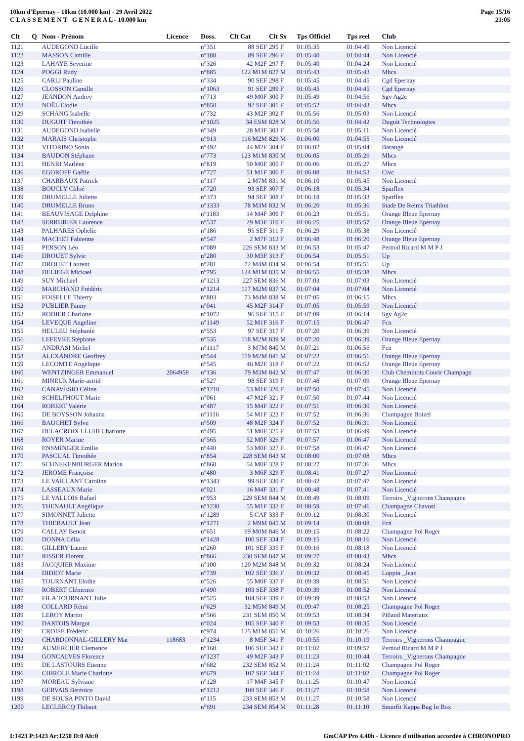10km d'Epernay - 10km (10.000 km) - 29 Avril 2022
C L A S S E M E N T G E N E R A L - 10.000 km
Page 15/16
21:05
| Clt | Q | Nom - Prénom | Licence | Doss. | Clt Cat | Clt Sx | Tps Officiel | Tps reel | Club |
| --- | --- | --- | --- | --- | --- | --- | --- | --- | --- |
| 1121 | | AUDEGOND Lucille | | n°351 | 88 SEF | 295 F | 01:05:35 | 01:04:49 | Non Licencié |
| 1122 | | MASSON Camille | | n°188 | 89 SEF | 296 F | 01:05:40 | 01:04:44 | Non Licencié |
| 1123 | | LAHAYE Severine | | n°326 | 42 M2F | 297 F | 01:05:40 | 01:04:24 | Non Licencié |
| 1124 | | POGGI Rudy | | n°885 | 122 M1M | 827 M | 01:05:43 | 01:05:43 | Mhcs |
| 1125 | | CARLI Pauline | | n°334 | 90 SEF | 298 F | 01:05:45 | 01:04:45 | Cgd Epernay |
| 1126 | | CLOSSON Camille | | n°1063 | 91 SEF | 299 F | 01:05:45 | 01:04:45 | Cgd Epernay |
| 1127 | | JEANDON Audrey | | n°713 | 49 M0F | 300 F | 01:05:49 | 01:04:56 | Sgv Ag2c |
| 1128 | | NOËL Elodie | | n°850 | 92 SEF | 301 F | 01:05:52 | 01:04:43 | Mhcs |
| 1129 | | SCHANG Isabelle | | n°732 | 43 M2F | 302 F | 01:05:56 | 01:05:03 | Non Licencié |
| 1130 | | DUGUIT Timothée | | n°1025 | 34 ESM | 828 M | 01:05:56 | 01:04:42 | Duguit Technologies |
| 1131 | | AUDEGOND Isabelle | | n°349 | 28 M3F | 303 F | 01:05:58 | 01:05:11 | Non Licencié |
| 1132 | | MARAIS Christophe | | n°913 | 116 M2M | 829 M | 01:06:00 | 01:04:55 | Non Licencié |
| 1133 | | VITORINO Sonia | | n°492 | 44 M2F | 304 F | 01:06:02 | 01:05:04 | Barangé |
| 1134 | | BAUDON Stéphane | | n°773 | 123 M1M | 830 M | 01:06:05 | 01:05:26 | Mhcs |
| 1135 | | HENRI Marlène | | n°819 | 50 M0F | 305 F | 01:06:06 | 01:05:27 | Mhcs |
| 1136 | | EGOROFF Gaëlle | | n°727 | 51 M1F | 306 F | 01:06:08 | 01:04:53 | Civc |
| 1137 | | CHARBAUX Patrick | | n°117 | 2 M7M | 831 M | 01:06:10 | 01:05:45 | Non Licencié |
| 1138 | | BOUCLY Chloé | | n°720 | 93 SEF | 307 F | 01:06:18 | 01:05:34 | Sparflex |
| 1139 | | DRUMELLE Juliette | | n°373 | 94 SEF | 308 F | 01:06:18 | 01:05:33 | Sparflex |
| 1140 | | DRUMELLE Bruno | | n°1333 | 78 M3M | 832 M | 01:06:20 | 01:05:36 | Stade De Reims Triathlon |
| 1141 | | BEAUVISAGE Delphine | | n°1183 | 14 M4F | 309 F | 01:06:23 | 01:05:51 | Orange Bleue Epernay |
| 1142 | | SERRURIER Laurence | | n°537 | 29 M3F | 310 F | 01:06:25 | 01:05:57 | Orange Bleue Epernay |
| 1143 | | PALHARES Ophelie | | n°186 | 95 SEF | 311 F | 01:06:29 | 01:05:38 | Non Licencié |
| 1144 | | MACHET Fabienne | | n°547 | 2 M7F | 312 F | 01:06:48 | 01:06:20 | Orange Bleue Epernay |
| 1145 | | PERSON Léo | | n°089 | 226 SEM | 833 M | 01:06:53 | 01:05:47 | Pernod Ricard M M P J |
| 1146 | | DROUET Sylvie | | n°280 | 30 M3F | 313 F | 01:06:54 | 01:05:51 | Up |
| 1147 | | DROUET Laurent | | n°281 | 72 M4M | 834 M | 01:06:54 | 01:05:51 | Up |
| 1148 | | DELIEGE Mickael | | n°795 | 124 M1M | 835 M | 01:06:55 | 01:05:38 | Mhcs |
| 1149 | | SUY Michael | | n°1213 | 227 SEM | 836 M | 01:07:03 | 01:07:03 | Non Licencié |
| 1150 | | MARCHAND Frédéric | | n°1214 | 117 M2M | 837 M | 01:07:04 | 01:07:04 | Non Licencié |
| 1151 | | FOISELLE Thierry | | n°803 | 73 M4M | 838 M | 01:07:05 | 01:06:15 | Mhcs |
| 1152 | | PUBLIER Fanny | | n°041 | 45 M2F | 314 F | 01:07:05 | 01:05:59 | Non Licencié |
| 1153 | | RODIER Charlotte | | n°1072 | 96 SEF | 315 F | 01:07:09 | 01:06:14 | Sgv Ag2c |
| 1154 | | LEVEQUE Angeline | | n°1149 | 52 M1F | 316 F | 01:07:15 | 01:06:47 | Fcn |
| 1155 | | HEULEU Stéphanie | | n°553 | 97 SEF | 317 F | 01:07:20 | 01:06:39 | Non Licencié |
| 1156 | | LEFEVRE Stéphane | | n°535 | 118 M2M | 839 M | 01:07:20 | 01:06:39 | Orange Bleue Epernay |
| 1157 | | ANDRASI Michel | | n°1117 | 3 M7M | 840 M | 01:07:21 | 01:06:56 | Fcn |
| 1158 | | ALEXANDRE Geoffrey | | n°544 | 119 M2M | 841 M | 01:07:22 | 01:06:51 | Orange Bleue Epernay |
| 1159 | | LECOMTE Angélique | | n°545 | 46 M2F | 318 F | 01:07:22 | 01:06:52 | Orange Bleue Epernay |
| 1160 | | WENTZINGER Emmanuel | 2064958 | n°136 | 79 M3M | 842 M | 01:07:47 | 01:06:30 | Club Cheminots Courir Champagn |
| 1161 | | MINEUR Marie-astrid | | n°527 | 98 SEF | 319 F | 01:07:48 | 01:07:09 | Orange Bleue Epernay |
| 1162 | | CANAVESIO Céline | | n°1210 | 53 M1F | 320 F | 01:07:50 | 01:07:45 | Non Licencié |
| 1163 | | SCHELFHOUT Marie | | n°061 | 47 M2F | 321 F | 01:07:50 | 01:07:44 | Non Licencié |
| 1164 | | ROBERT Valérie | | n°487 | 15 M4F | 322 F | 01:07:51 | 01:06:30 | Non Licencié |
| 1165 | | DE BOYSSON Johanna | | n°1116 | 54 M1F | 323 F | 01:07:52 | 01:06:36 | Champagne Boizel |
| 1166 | | BAUCHET Sylve | | n°509 | 48 M2F | 324 F | 01:07:52 | 01:06:31 | Non Licencié |
| 1167 | | DELACROIX LLUHI Charlotte | | n°495 | 51 M0F | 325 F | 01:07:53 | 01:06:49 | Non Licencié |
| 1168 | | ROYER Marine | | n°565 | 52 M0F | 326 F | 01:07:57 | 01:06:47 | Non Licencié |
| 1169 | | ENSMINGER Emilie | | n°440 | 53 M0F | 327 F | 01:07:58 | 01:06:47 | Non Licencié |
| 1170 | | PASCUAL Timothée | | n°854 | 228 SEM | 843 M | 01:08:00 | 01:07:08 | Mhcs |
| 1171 | | SCHNEKENBURGER Marion | | n°868 | 54 M0F | 328 F | 01:08:27 | 01:07:36 | Mhcs |
| 1172 | | JEROME Françoise | | n°480 | 3 M6F | 329 F | 01:08:41 | 01:07:27 | Non Licencié |
| 1173 | | LE VAILLANT Caroline | | n°1343 | 99 SEF | 330 F | 01:08:42 | 01:07:47 | Non Licencié |
| 1174 | | LASSEAUX Marie | | n°021 | 16 M4F | 331 F | 01:08:48 | 01:07:41 | Non Licencié |
| 1175 | | LE VALLOIS Rafael | | n°953 | 229 SEM | 844 M | 01:08:49 | 01:08:09 | Terroirs _Vignerons Champagne |
| 1176 | | THENAULT Angélique | | n°1230 | 55 M1F | 332 F | 01:08:59 | 01:07:46 | Champagne Chavost |
| 1177 | | SIMONNET Juliette | | n°1289 | 5 CAF | 333 F | 01:09:12 | 01:08:30 | Non Licencié |
| 1178 | | THIEBAULT Jean | | n°1271 | 2 M9M | 845 M | 01:09:14 | 01:08:08 | Fcn |
| 1179 | | CALLAY Benoit | | n°651 | 99 M0M | 846 M | 01:09:15 | 01:08:22 | Champagne Pol Roger |
| 1180 | | DONNA Célia | | n°1428 | 100 SEF | 334 F | 01:09:15 | 01:08:16 | Non Licencié |
| 1181 | | GILLERY Laurie | | n°260 | 101 SEF | 335 F | 01:09:16 | 01:08:18 | Non Licencié |
| 1182 | | RISSER Florent | | n°866 | 230 SEM | 847 M | 01:09:27 | 01:08:43 | Mhcs |
| 1183 | | JACQUIER Maxime | | n°100 | 120 M2M | 848 M | 01:09:32 | 01:08:24 | Non Licencié |
| 1184 | | DIDIOT Marie | | n°739 | 102 SEF | 336 F | 01:09:32 | 01:08:45 | Loppin _Jean |
| 1185 | | TOURNANT Elodie | | n°526 | 55 M0F | 337 F | 01:09:39 | 01:08:51 | Non Licencié |
| 1186 | | ROBERT Clémence | | n°490 | 103 SEF | 338 F | 01:09:39 | 01:08:52 | Non Licencié |
| 1187 | | FILA TOURNANT Julie | | n°525 | 104 SEF | 339 F | 01:09:39 | 01:08:53 | Non Licencié |
| 1188 | | COLLARD Rémi | | n°629 | 32 M5M | 849 M | 01:09:47 | 01:08:25 | Champagne Pol Roger |
| 1189 | | LEROY Martin | | n°566 | 231 SEM | 850 M | 01:09:53 | 01:08:34 | Pillaud Materiaux |
| 1190 | | DARTOIS Margot | | n°024 | 105 SEF | 340 F | 01:09:53 | 01:08:35 | Non Licencié |
| 1191 | | CROISE Frédéric | | n°974 | 125 M1M | 851 M | 01:10:26 | 01:10:26 | Non Licencié |
| 1192 | | CHARDONNAL-GILLERY Mar | 118683 | n°1234 | 8 M5F | 341 F | 01:10:55 | 01:10:19 | Terroirs _Vignerons Champagne |
| 1193 | | AUMERCIER Clemence | | n°168 | 106 SEF | 342 F | 01:11:02 | 01:09:57 | Pernod Ricard M M P J |
| 1194 | | GONCALVES Florence | | n°1237 | 49 M2F | 343 F | 01:11:23 | 01:10:44 | Terroirs _Vignerons Champagne |
| 1195 | | DE LASTOURS Etienne | | n°682 | 232 SEM | 852 M | 01:11:24 | 01:11:02 | Champagne Pol Roger |
| 1196 | | CHIROLE Marie Charlotte | | n°679 | 107 SEF | 344 F | 01:11:24 | 01:11:02 | Champagne Pol Roger |
| 1197 | | MOREAU Sylviane | | n°128 | 17 M4F | 345 F | 01:11:25 | 01:10:47 | Non Licencié |
| 1198 | | GERVAIS Bérénice | | n°1212 | 108 SEF | 346 F | 01:11:27 | 01:10:58 | Non Licencié |
| 1199 | | DE SOUSA PINTO David | | n°115 | 233 SEM | 853 M | 01:11:27 | 01:10:58 | Non Licencié |
| 1200 | | LECLERCQ Thibaut | | n°691 | 234 SEM | 854 M | 01:11:28 | 01:11:10 | Smurfit Kappa Bag In Box |
I:1423 P:1423 Ar:1250 D:0 Ab:0 GmCAP Pro 4.40h - Licence d'utilisation accordée à CHRONOPRO